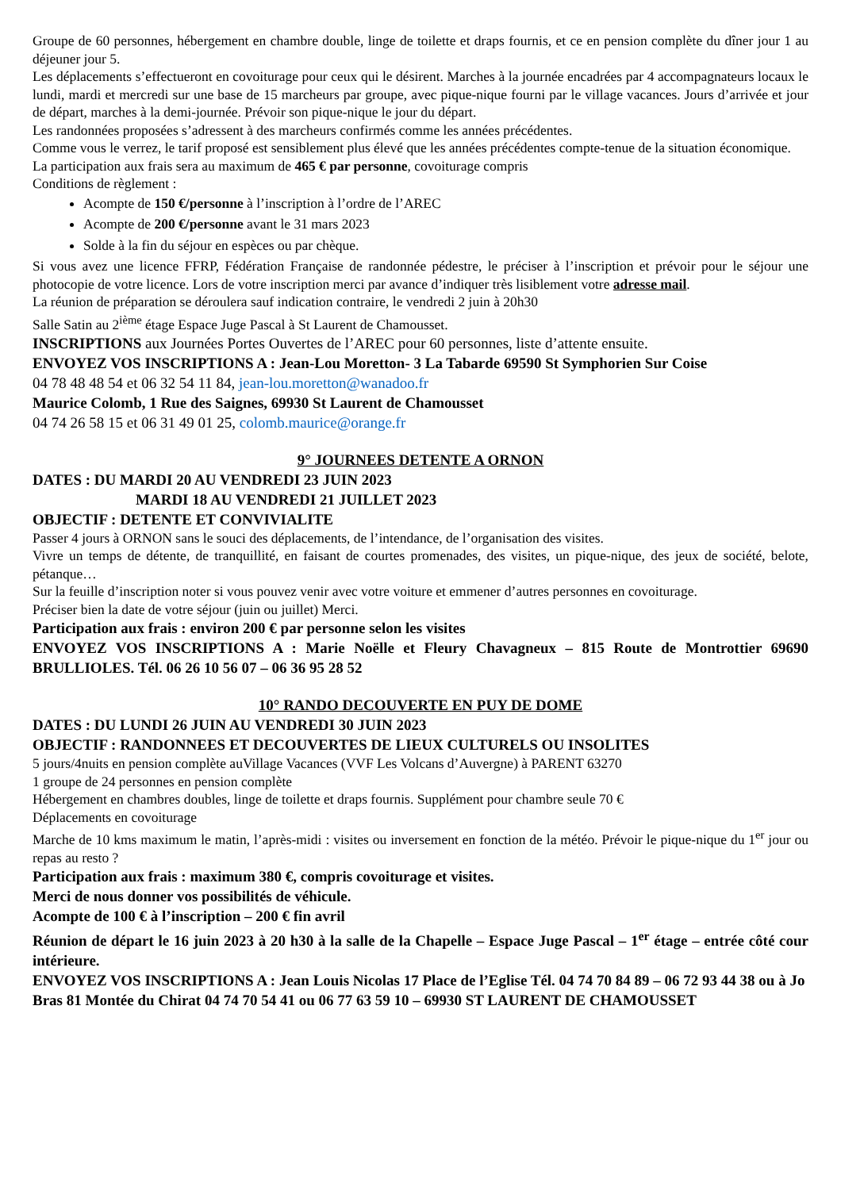Groupe de 60 personnes, hébergement en chambre double, linge de toilette et draps fournis, et ce en pension complète du dîner jour 1 au déjeuner jour 5.
Les déplacements s’effectueront en covoiturage pour ceux qui le désirent. Marches à la journée encadrées par 4 accompagnateurs locaux le lundi, mardi et mercredi sur une base de 15 marcheurs par groupe, avec pique-nique fourni par le village vacances. Jours d’arrivée et jour de départ, marches à la demi-journée. Prévoir son pique-nique le jour du départ.
Les randonnées proposées s’adressent à des marcheurs confirmés comme les années précédentes.
Comme vous le verrez, le tarif proposé est sensiblement plus élevé que les années précédentes compte-tenue de la situation économique.
La participation aux frais sera au maximum de 465 € par personne, covoiturage compris
Conditions de règlement :
Acompte de 150 €/personne à l’inscription à l’ordre de l’AREC
Acompte de 200 €/personne avant le 31 mars 2023
Solde à la fin du séjour en espèces ou par chèque.
Si vous avez une licence FFRP, Fédération Française de randonnée pédestre, le préciser à l’inscription et prévoir pour le séjour une photocopie de votre licence. Lors de votre inscription merci par avance d’indiquer très lisiblement votre adresse mail.
La réunion de préparation se déroulera sauf indication contraire, le vendredi 2 juin à 20h30
Salle Satin au 2<sup>ième</sup> étage Espace Juge Pascal à St Laurent de Chamousset.
INSCRIPTIONS aux Journées Portes Ouvertes de l’AREC pour 60 personnes, liste d’attente ensuite.
ENVOYEZ VOS INSCRIPTIONS A : Jean-Lou Moretton- 3 La Tabarde 69590 St Symphorien Sur Coise
04 78 48 48 54 et 06 32 54 11 84, jean-lou.moretton@wanadoo.fr
Maurice Colomb, 1 Rue des Saignes, 69930 St Laurent de Chamousset
04 74 26 58 15 et 06 31 49 01 25, colomb.maurice@orange.fr
9° JOURNEES DETENTE A ORNON
DATES : DU MARDI 20 AU VENDREDI 23 JUIN 2023
MARDI 18 AU VENDREDI 21 JUILLET 2023
OBJECTIF : DETENTE ET CONVIVIALITE
Passer 4 jours à ORNON sans le souci des déplacements, de l’intendance, de l’organisation des visites.
Vivre un temps de détente, de tranquillité, en faisant de courtes promenades, des visites, un pique-nique, des jeux de société, belote, pétanque…
Sur la feuille d’inscription noter si vous pouvez venir avec votre voiture et emmener d’autres personnes en covoiturage.
Préciser bien la date de votre séjour (juin ou juillet) Merci.
Participation aux frais : environ 200 € par personne selon les visites
ENVOYEZ VOS INSCRIPTIONS A : Marie Noëlle et Fleury Chavagneux – 815 Route de Montrottier 69690 BRULLIOLES. Tél. 06 26 10 56 07 – 06 36 95 28 52
10° RANDO DECOUVERTE EN PUY DE DOME
DATES : DU LUNDI 26 JUIN AU VENDREDI 30 JUIN 2023
OBJECTIF : RANDONNEES ET DECOUVERTES DE LIEUX CULTURELS OU INSOLITES
5 jours/4nuits en pension complète auVillage Vacances (VVF Les Volcans d’Auvergne) à PARENT 63270
1 groupe de 24 personnes en pension complète
Hébergement en chambres doubles, linge de toilette et draps fournis. Supplément pour chambre seule 70 €
Déplacements en covoiturage
Marche de 10 kms maximum le matin, l’après-midi : visites ou inversement en fonction de la météo. Prévoir le pique-nique du 1<sup>er</sup> jour ou repas au resto ?
Participation aux frais : maximum 380 €, compris covoiturage et visites.
Merci de nous donner vos possibilités de véhicule.
Acompte de 100 € à l’inscription – 200 € fin avril
Réunion de départ le 16 juin 2023 à 20 h30 à la salle de la Chapelle – Espace Juge Pascal – 1<sup>er</sup> étage – entrée côté cour intérieure.
ENVOYEZ VOS INSCRIPTIONS A : Jean Louis Nicolas 17 Place de l’Eglise Tél. 04 74 70 84 89 – 06 72 93 44 38 ou à Jo Bras 81 Montée du Chirat 04 74 70 54 41 ou 06 77 63 59 10 – 69930 ST LAURENT DE CHAMOUSSET